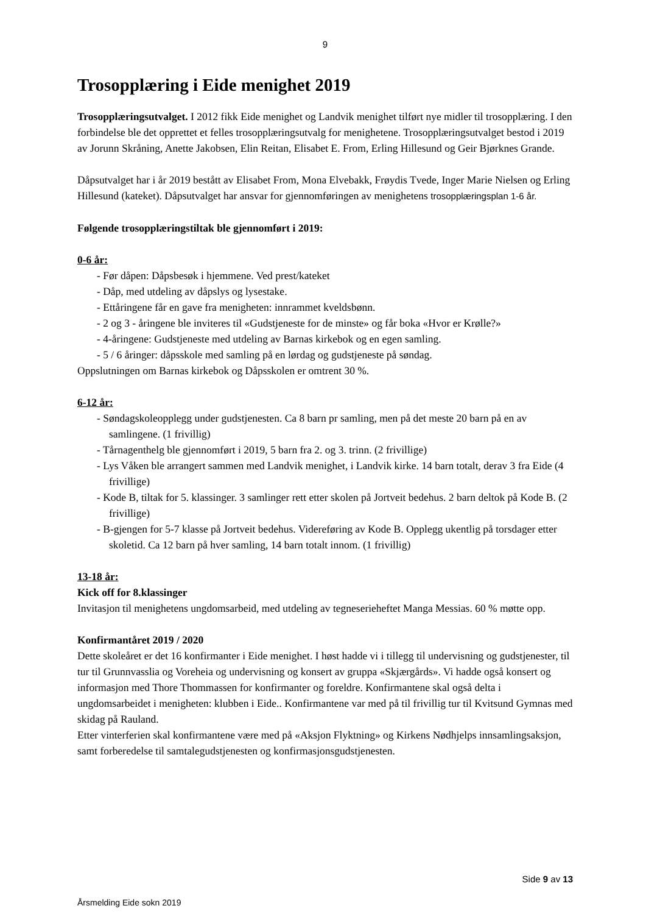9
Trosopplæring i Eide menighet 2019
Trosopplæringsutvalget. I 2012 fikk Eide menighet og Landvik menighet tilført nye midler til trosopplæring. I den forbindelse ble det opprettet et felles trosopplæringsutvalg for menighetene. Trosopplæringsutvalget bestod i 2019 av Jorunn Skråning, Anette Jakobsen, Elin Reitan, Elisabet E. From, Erling Hillesund og Geir Bjørknes Grande.
Dåpsutvalget har i år 2019 bestått av Elisabet From, Mona Elvebakk, Frøydis Tvede, Inger Marie Nielsen og Erling Hillesund (kateket). Dåpsutvalget har ansvar for gjennomføringen av menighetens trosopplæringsplan 1-6 år.
Følgende trosopplæringstiltak ble gjennomført i 2019:
0-6 år:
- Før dåpen: Dåpsbesøk i hjemmene. Ved prest/kateket
- Dåp, med utdeling av dåpslys og lysestake.
- Ettåringene får en gave fra menigheten: innrammet kveldsbønn.
- 2 og 3 - åringene ble inviteres til «Gudstjeneste for de minste» og får boka «Hvor er Krølle?»
- 4-åringene: Gudstjeneste med utdeling av Barnas kirkebok og en egen samling.
- 5 / 6 åringer: dåpsskole med samling på en lørdag og gudstjeneste på søndag.
Oppslutningen om Barnas kirkebok og Dåpsskolen er omtrent 30 %.
6-12 år:
- Søndagskoleopplegg under gudstjenesten. Ca 8 barn pr samling, men på det meste 20 barn på en av samlingene. (1 frivillig)
- Tårnagenthelg ble gjennomført i 2019, 5 barn fra 2. og 3. trinn. (2 frivillige)
- Lys Våken ble arrangert sammen med Landvik menighet, i Landvik kirke. 14 barn totalt, derav 3 fra Eide (4 frivillige)
- Kode B, tiltak for 5. klassinger. 3 samlinger rett etter skolen på Jortveit bedehus. 2 barn deltok på Kode B. (2 frivillige)
- B-gjengen for 5-7 klasse på Jortveit bedehus. Videreføring av Kode B. Opplegg ukentlig på torsdager etter skoletid. Ca 12 barn på hver samling, 14 barn totalt innom. (1 frivillig)
13-18 år:
Kick off for 8.klassinger
Invitasjon til menighetens ungdomsarbeid, med utdeling av tegneserieheftet Manga Messias. 60 % møtte opp.
Konfirmantåret 2019 / 2020
Dette skoleåret er det 16 konfirmanter i Eide menighet. I høst hadde vi i tillegg til undervisning og gudstjenester, til tur til Grunnvasslia og Voreheia og undervisning og konsert av gruppa «Skjærgårds». Vi hadde også konsert og informasjon med Thore Thommassen for konfirmanter og foreldre. Konfirmantene skal også delta i ungdomsarbeidet i menigheten: klubben i Eide.. Konfirmantene var med på til frivillig tur til Kvitsund Gymnas med skidag på Rauland.
Etter vinterferien skal konfirmantene være med på «Aksjon Flyktning» og Kirkens Nødhjelps innsamlingsaksjon, samt forberedelse til samtalegudstjenesten og konfirmasjonsgudstjenesten.
Side 9 av 13
Årsmelding Eide sokn 2019